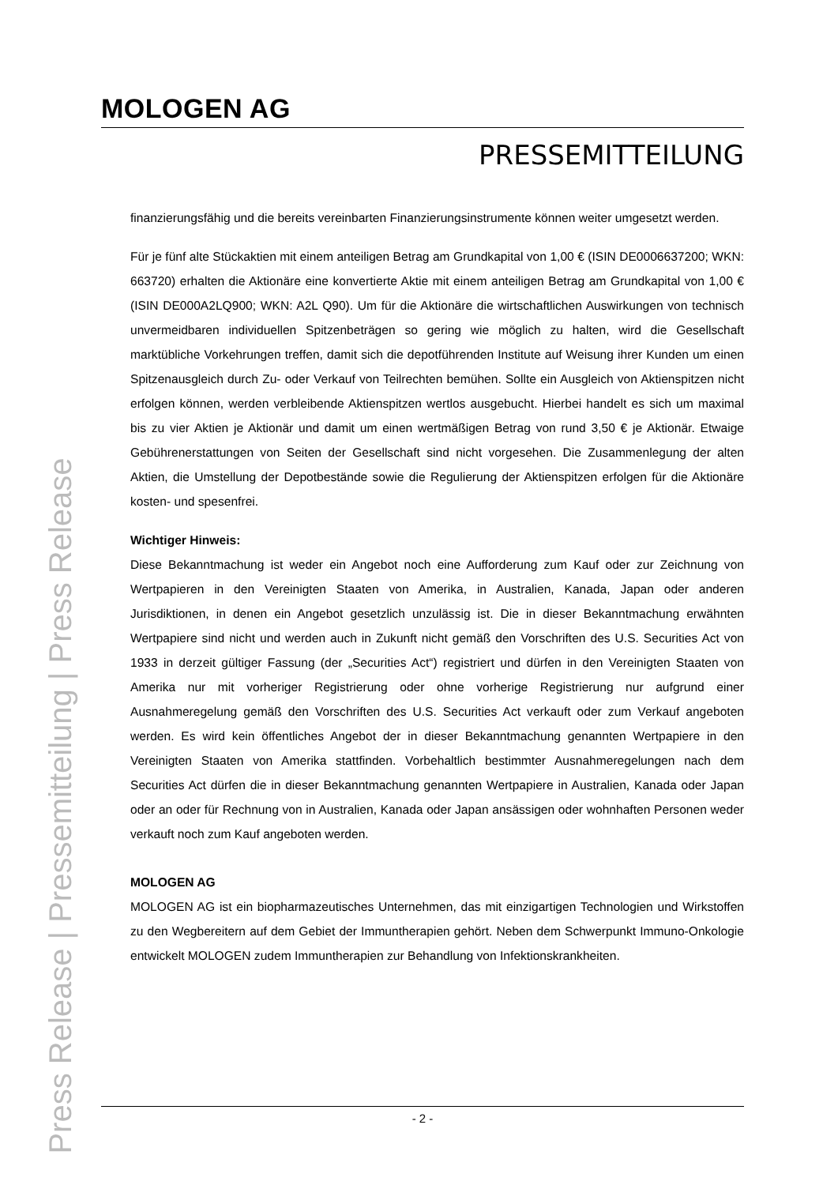MOLOGEN AG
PRESSEMITTEILUNG
Press Release | Pressemitteilung | Press Release
finanzierungsfähig und die bereits vereinbarten Finanzierungsinstrumente können weiter umgesetzt werden.
Für je fünf alte Stückaktien mit einem anteiligen Betrag am Grundkapital von 1,00 € (ISIN DE0006637200; WKN: 663720) erhalten die Aktionäre eine konvertierte Aktie mit einem anteiligen Betrag am Grundkapital von 1,00 € (ISIN DE000A2LQ900; WKN: A2L Q90). Um für die Aktionäre die wirtschaftlichen Auswirkungen von technisch unvermeidbaren individuellen Spitzenbeträgen so gering wie möglich zu halten, wird die Gesellschaft marktübliche Vorkehrungen treffen, damit sich die depotführenden Institute auf Weisung ihrer Kunden um einen Spitzenausgleich durch Zu- oder Verkauf von Teilrechten bemühen. Sollte ein Ausgleich von Aktienspitzen nicht erfolgen können, werden verbleibende Aktienspitzen wertlos ausgebucht. Hierbei handelt es sich um maximal bis zu vier Aktien je Aktionär und damit um einen wertmäßigen Betrag von rund 3,50 € je Aktionär. Etwaige Gebührenerstattungen von Seiten der Gesellschaft sind nicht vorgesehen. Die Zusammenlegung der alten Aktien, die Umstellung der Depotbestände sowie die Regulierung der Aktienspitzen erfolgen für die Aktionäre kosten- und spesenfrei.
Wichtiger Hinweis:
Diese Bekanntmachung ist weder ein Angebot noch eine Aufforderung zum Kauf oder zur Zeichnung von Wertpapieren in den Vereinigten Staaten von Amerika, in Australien, Kanada, Japan oder anderen Jurisdiktionen, in denen ein Angebot gesetzlich unzulässig ist. Die in dieser Bekanntmachung erwähnten Wertpapiere sind nicht und werden auch in Zukunft nicht gemäß den Vorschriften des U.S. Securities Act von 1933 in derzeit gültiger Fassung (der „Securities Act“) registriert und dürfen in den Vereinigten Staaten von Amerika nur mit vorheriger Registrierung oder ohne vorherige Registrierung nur aufgrund einer Ausnahmeregelung gemäß den Vorschriften des U.S. Securities Act verkauft oder zum Verkauf angeboten werden. Es wird kein öffentliches Angebot der in dieser Bekanntmachung genannten Wertpapiere in den Vereinigten Staaten von Amerika stattfinden. Vorbehaltlich bestimmter Ausnahmeregelungen nach dem Securities Act dürfen die in dieser Bekanntmachung genannten Wertpapiere in Australien, Kanada oder Japan oder an oder für Rechnung von in Australien, Kanada oder Japan ansässigen oder wohnhaften Personen weder verkauft noch zum Kauf angeboten werden.
MOLOGEN AG
MOLOGEN AG ist ein biopharmazeutisches Unternehmen, das mit einzigartigen Technologien und Wirkstoffen zu den Wegbereitern auf dem Gebiet der Immuntherapien gehört. Neben dem Schwerpunkt Immuno-Onkologie entwickelt MOLOGEN zudem Immuntherapien zur Behandlung von Infektionskrankheiten.
- 2 -